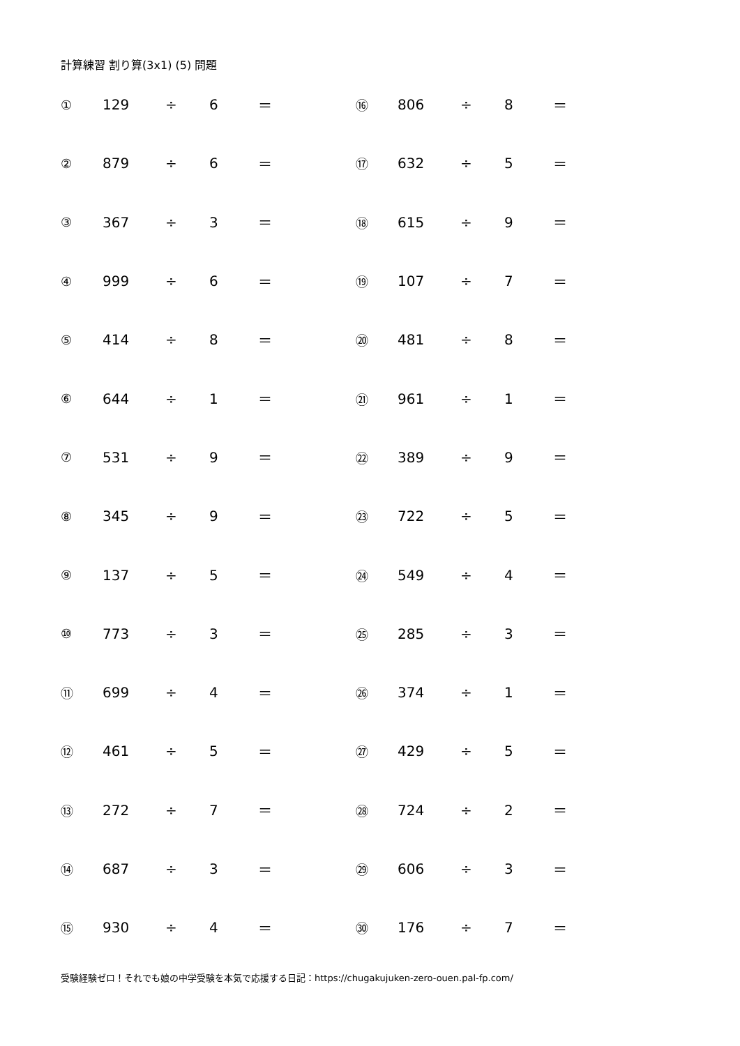計算練習 割り算(3x1) (5) 問題
| ① | 129 | ÷ | 6 | ＝ | ⑯ | 806 | ÷ | 8 | ＝ |
| ② | 879 | ÷ | 6 | ＝ | ⑰ | 632 | ÷ | 5 | ＝ |
| ③ | 367 | ÷ | 3 | ＝ | ⑱ | 615 | ÷ | 9 | ＝ |
| ④ | 999 | ÷ | 6 | ＝ | ⑲ | 107 | ÷ | 7 | ＝ |
| ⑤ | 414 | ÷ | 8 | ＝ | ⑳ | 481 | ÷ | 8 | ＝ |
| ⑥ | 644 | ÷ | 1 | ＝ | ㉑ | 961 | ÷ | 1 | ＝ |
| ⑦ | 531 | ÷ | 9 | ＝ | ㉒ | 389 | ÷ | 9 | ＝ |
| ⑧ | 345 | ÷ | 9 | ＝ | ㉓ | 722 | ÷ | 5 | ＝ |
| ⑨ | 137 | ÷ | 5 | ＝ | ㉔ | 549 | ÷ | 4 | ＝ |
| ⑩ | 773 | ÷ | 3 | ＝ | ㉕ | 285 | ÷ | 3 | ＝ |
| ⑪ | 699 | ÷ | 4 | ＝ | ㉖ | 374 | ÷ | 1 | ＝ |
| ⑫ | 461 | ÷ | 5 | ＝ | ㉗ | 429 | ÷ | 5 | ＝ |
| ⑬ | 272 | ÷ | 7 | ＝ | ㉘ | 724 | ÷ | 2 | ＝ |
| ⑭ | 687 | ÷ | 3 | ＝ | ㉙ | 606 | ÷ | 3 | ＝ |
| ⑮ | 930 | ÷ | 4 | ＝ | ㉚ | 176 | ÷ | 7 | ＝ |
受験経験ゼロ！それでも娘の中学受験を本気で応援する日記：https://chugakujuken-zero-ouen.pal-fp.com/